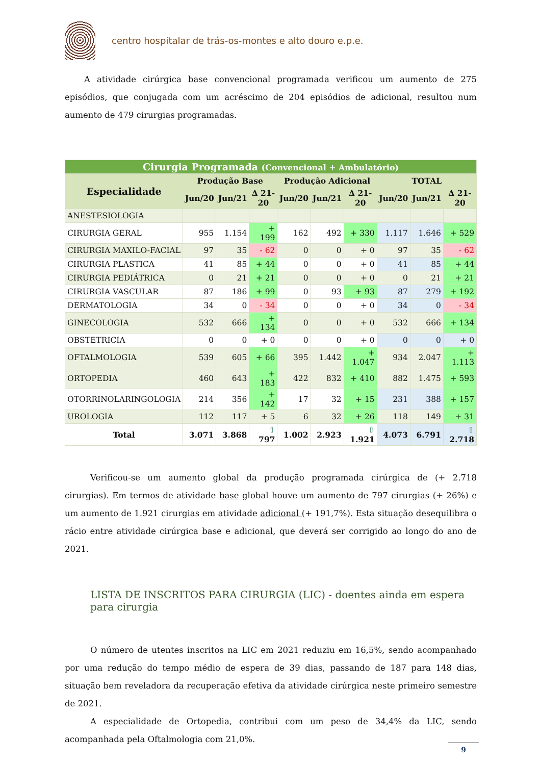centro hospitalar de trás-os-montes e alto douro e.p.e.
A atividade cirúrgica base convencional programada verificou um aumento de 275 episódios, que conjugada com um acréscimo de 204 episódios de adicional, resultou num aumento de 479 cirurgias programadas.
| Cirurgia Programada (Convencional + Ambulatório) | | | | | | | | | |
| --- | --- | --- | --- | --- | --- | --- | --- | --- | --- |
| Especialidade | Produção Base | | | Produção Adicional | | | TOTAL | | |
| | Jun/20 | Jun/21 | Δ 21-20 | Jun/20 | Jun/21 | Δ 21-20 | Jun/20 | Jun/21 | Δ 21-20 |
| ANESTESIOLOGIA | | | | | | | | | |
| CIRURGIA GERAL | 955 | 1.154 | + 199 | 162 | 492 | + 330 | 1.117 | 1.646 | + 529 |
| CIRURGIA MAXILO-FACIAL | 97 | 35 | - 62 | 0 | 0 | + 0 | 97 | 35 | - 62 |
| CIRURGIA PLASTICA | 41 | 85 | + 44 | 0 | 0 | + 0 | 41 | 85 | + 44 |
| CIRURGIA PEDIÁTRICA | 0 | 21 | + 21 | 0 | 0 | + 0 | 0 | 21 | + 21 |
| CIRURGIA VASCULAR | 87 | 186 | + 99 | 0 | 93 | + 93 | 87 | 279 | + 192 |
| DERMATOLOGIA | 34 | 0 | - 34 | 0 | 0 | + 0 | 34 | 0 | - 34 |
| GINECOLOGIA | 532 | 666 | + 134 | 0 | 0 | + 0 | 532 | 666 | + 134 |
| OBSTETRICIA | 0 | 0 | + 0 | 0 | 0 | + 0 | 0 | 0 | + 0 |
| OFTALMOLOGIA | 539 | 605 | + 66 | 395 | 1.442 | + 1.047 | 934 | 2.047 | + 1.113 |
| ORTOPEDIA | 460 | 643 | + 183 | 422 | 832 | + 410 | 882 | 1.475 | + 593 |
| OTORRINOLARINGOLOGIA | 214 | 356 | + 142 | 17 | 32 | + 15 | 231 | 388 | + 157 |
| UROLOGIA | 112 | 117 | + 5 | 6 | 32 | + 26 | 118 | 149 | + 31 |
| Total | 3.071 | 3.868 | ⇧ 797 | 1.002 | 2.923 | ⇧ 1.921 | 4.073 | 6.791 | ⇧ 2.718 |
Verificou-se um aumento global da produção programada cirúrgica de (+ 2.718 cirurgias). Em termos de atividade base global houve um aumento de 797 cirurgias (+ 26%) e um aumento de 1.921 cirurgias em atividade adicional (+ 191,7%). Esta situação desequilibra o rácio entre atividade cirúrgica base e adicional, que deverá ser corrigido ao longo do ano de 2021.
LISTA DE INSCRITOS PARA CIRURGIA (LIC) - doentes ainda em espera para cirurgia
O número de utentes inscritos na LIC em 2021 reduziu em 16,5%, sendo acompanhado por uma redução do tempo médio de espera de 39 dias, passando de 187 para 148 dias, situação bem reveladora da recuperação efetiva da atividade cirúrgica neste primeiro semestre de 2021.
A especialidade de Ortopedia, contribui com um peso de 34,4% da LIC, sendo acompanhada pela Oftalmologia com 21,0%.
9